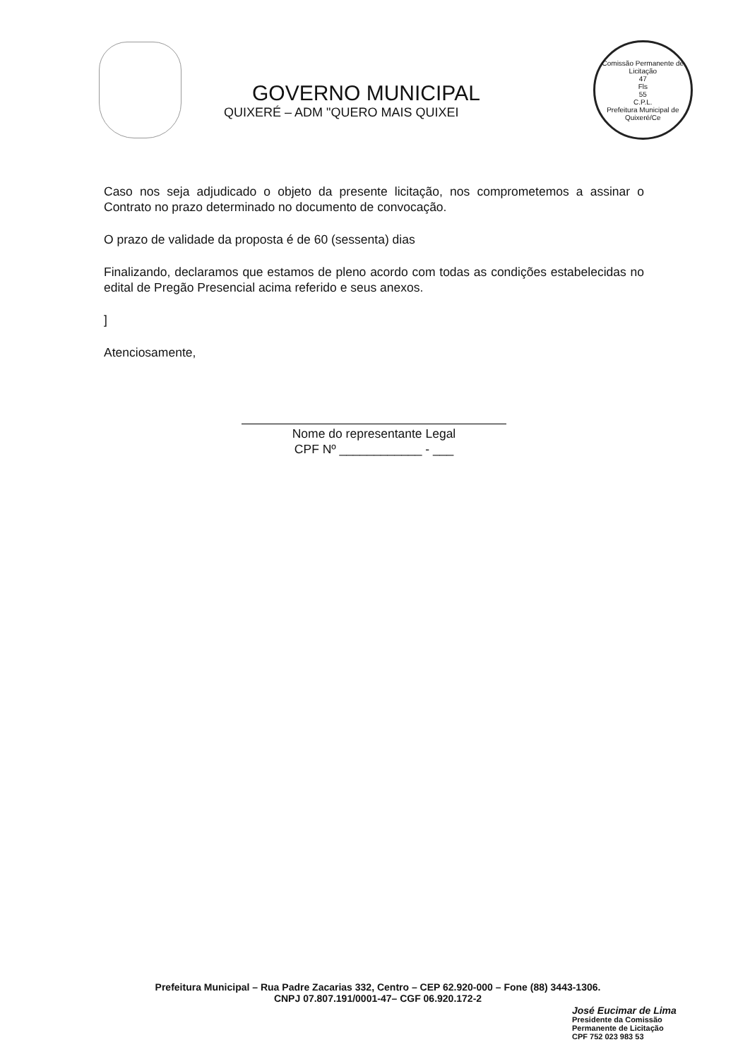GOVERNO MUNICIPAL
QUIXERÉ – ADM "QUERO MAIS QUIXEI
Comissão Permanente de Licitação
47
Fls
55
C.P.L.
Prefeitura Municipal de Quixeré/Ce
Caso nos seja adjudicado o objeto da presente licitação, nos comprometemos a assinar o Contrato no prazo determinado no documento de convocação.
O prazo de validade da proposta é de 60 (sessenta) dias
Finalizando, declaramos que estamos de pleno acordo com todas as condições estabelecidas no edital de Pregão Presencial acima referido e seus anexos.
]
Atenciosamente,
Nome do representante Legal
CPF Nº ____________ - ___
Prefeitura Municipal – Rua Padre Zacarias 332, Centro – CEP 62.920-000 – Fone (88) 3443-1306.
CNPJ 07.807.191/0001-47– CGF 06.920.172-2
José Eucimar de Lima
Presidente da Comissão
Permanente de Licitação
CPF 752 023 983 53